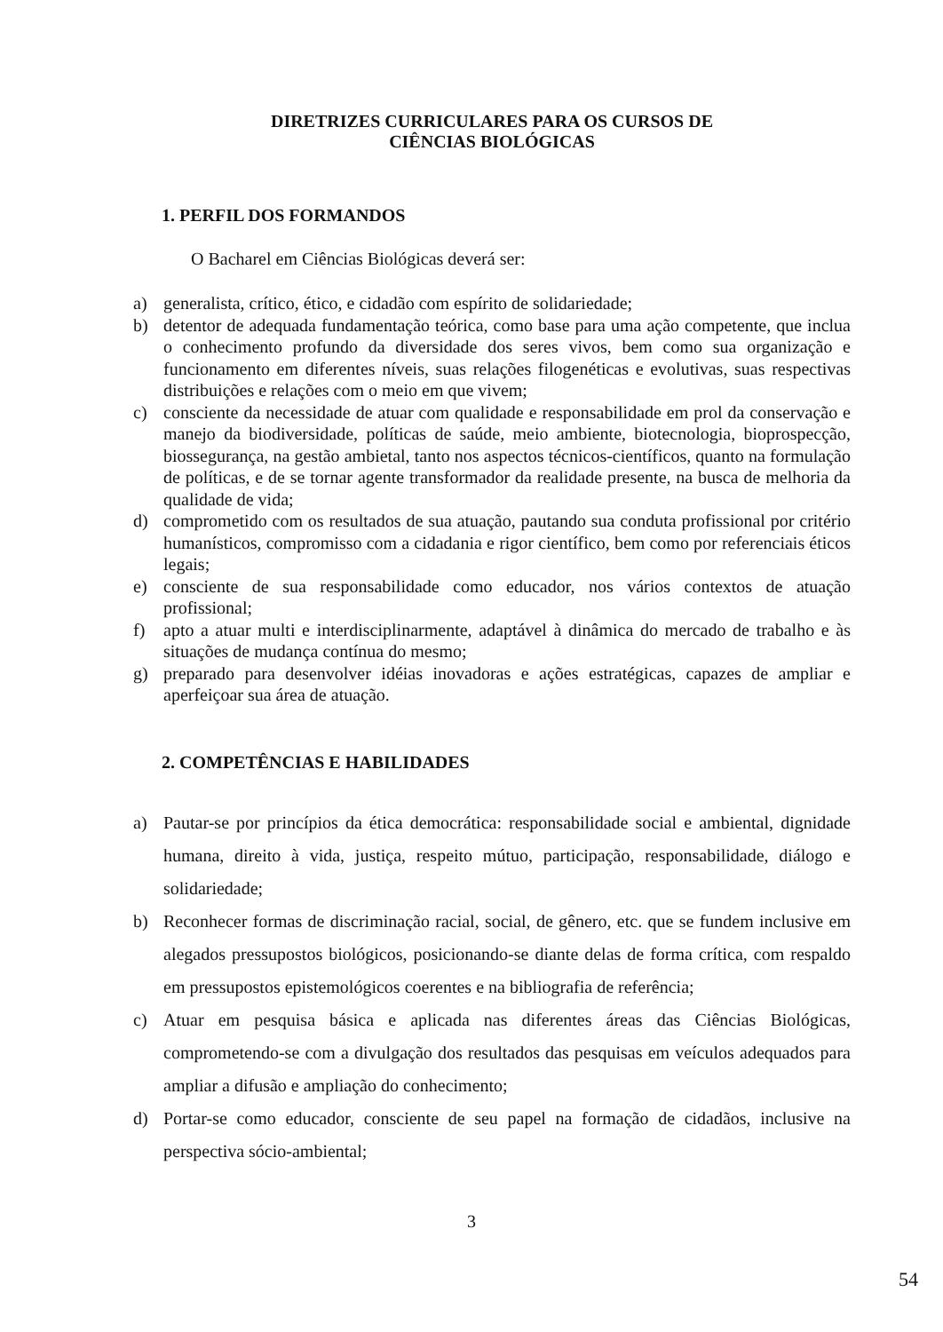DIRETRIZES CURRICULARES PARA OS CURSOS DE
CIÊNCIAS BIOLÓGICAS
1. PERFIL DOS FORMANDOS
O Bacharel em Ciências Biológicas deverá ser:
a) generalista, crítico, ético, e cidadão com espírito de solidariedade;
b) detentor de adequada fundamentação teórica, como base para uma ação competente, que inclua o conhecimento profundo da diversidade dos seres vivos, bem como sua organização e funcionamento em diferentes níveis, suas relações filogenéticas e evolutivas, suas respectivas distribuições e relações com o meio em que vivem;
c) consciente da necessidade de atuar com qualidade e responsabilidade em prol da conservação e manejo da biodiversidade, políticas de saúde, meio ambiente, biotecnologia, bioprospecção, biossegurança, na gestão ambietal, tanto nos aspectos técnicos-científicos, quanto na formulação de políticas, e de se tornar agente transformador da realidade presente, na busca de melhoria da qualidade de vida;
d) comprometido com os resultados de sua atuação, pautando sua conduta profissional por critério humanísticos, compromisso com a cidadania e rigor científico, bem como por referenciais éticos legais;
e) consciente de sua responsabilidade como educador, nos vários contextos de atuação profissional;
f) apto a atuar multi e interdisciplinarmente, adaptável à dinâmica do mercado de trabalho e às situações de mudança contínua do mesmo;
g) preparado para desenvolver idéias inovadoras e ações estratégicas, capazes de ampliar e aperfeiçoar sua área de atuação.
2. COMPETÊNCIAS E HABILIDADES
a) Pautar-se por princípios da ética democrática: responsabilidade social e ambiental, dignidade humana, direito à vida, justiça, respeito mútuo, participação, responsabilidade, diálogo e solidariedade;
b) Reconhecer formas de discriminação racial, social, de gênero, etc. que se fundem inclusive em alegados pressupostos biológicos, posicionando-se diante delas de forma crítica, com respaldo em pressupostos epistemológicos coerentes e na bibliografia de referência;
c) Atuar em pesquisa básica e aplicada nas diferentes áreas das Ciências Biológicas, comprometendo-se com a divulgação dos resultados das pesquisas em veículos adequados para ampliar a difusão e ampliação do conhecimento;
d) Portar-se como educador, consciente de seu papel na formação de cidadãos, inclusive na perspectiva sócio-ambiental;
3
54